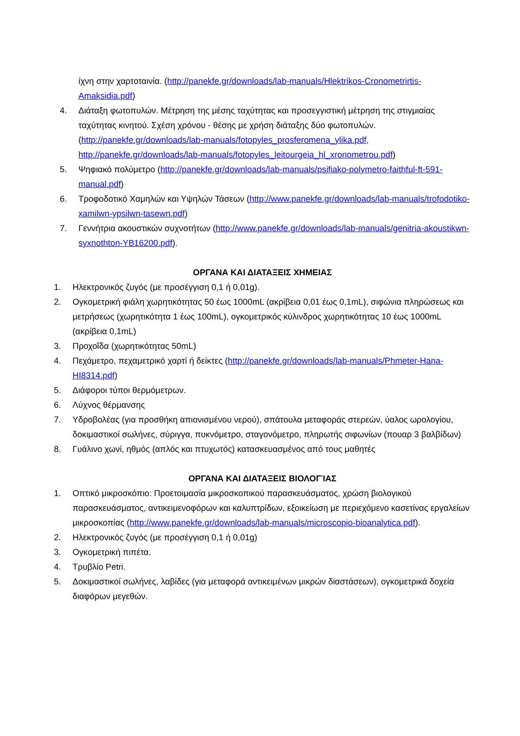ίχνη στην χαρτοταινία. (http://panekfe.gr/downloads/lab-manuals/Hlektrikos-Cronometrirtis-Amaksidia.pdf)
4. Διάταξη φωτοπυλών. Μέτρηση της μέσης ταχύτητας και προσεγγιστική μέτρηση της στιγμιαίας ταχύτητας κινητού. Σχέση χρόνου - θέσης με χρήση διάταξης δύο φωτοπυλών. (http://panekfe.gr/downloads/lab-manuals/fotopyles_prosferomena_ylika.pdf, http://panekfe.gr/downloads/lab-manuals/fotopyles_leitourgeia_hl_xronometrou.pdf)
5. Ψηφιακό πολύμετρο (http://panekfe.gr/downloads/lab-manuals/psifiako-polymetro-faithful-ft-591-manual.pdf)
6. Τροφοδοτικό Χαμηλών και Υψηλών Τάσεων (http://www.panekfe.gr/downloads/lab-manuals/trofodotiko-xamilwn-ypsilwn-tasewn.pdf)
7. Γεννήτρια ακουστικών συχνοτήτων (http://www.panekfe.gr/downloads/lab-manuals/genitria-akoustikwn-syxnothton-YB16200.pdf).
ΟΡΓΑΝΑ ΚΑΙ ΔΙΑΤΑΞΕΙΣ ΧΗΜΕΙΑΣ
1. Ηλεκτρονικός ζυγός (με προσέγγιση 0,1 ή 0,01g).
2. Ογκομετρική φιάλη χωρητικότητας 50 έως 1000mL (ακρίβεια 0,01 έως 0,1mL), σιφώνια πληρώσεως και μετρήσεως (χωρητικότητα 1 έως 100mL), ογκομετρικός κύλινδρος χωρητικότητας 10 έως 1000mL (ακρίβεια 0,1mL)
3. Προχοΐδα (χωρητικότητας 50mL)
4. Πεχάμετρο, πεχαμετρικό χαρτί ή δείκτες (http://panekfe.gr/downloads/lab-manuals/Phmeter-Hana-HI8314.pdf)
5. Διάφοροι τύποι θερμόμετρων.
6. Λύχνος θέρμανσης
7. Υδροβολέας (για προσθήκη απιονισμένου νερού), σπάτουλα μεταφοράς στερεών, ύαλος ωρολογίου, δοκιμαστικοί σωλήνες, σύριγγα, πυκνόμετρο, σταγονόμετρο, πληρωτής σιφωνίων (πουαρ 3 βαλβίδων)
8. Γυάλινο χωνί, ηθμός (απλός και πτυχωτός) κατασκευασμένος από τους μαθητές
ΟΡΓΑΝΑ ΚΑΙ ΔΙΑΤΑΞΕΙΣ ΒΙΟΛΟΓΊΑΣ
1. Οπτικό μικροσκόπιο: Προετοιμασία μικροσκοπικού παρασκευάσματος, χρώση βιολογικού παρασκευάσματος, αντικειμενοφόρων και καλυπτρίδων, εξοικείωση με περιεχόμενο κασετίνας εργαλείων μικροσκοπίας (http://www.panekfe.gr/downloads/lab-manuals/microscopio-bioanalytica.pdf).
2. Ηλεκτρονικός ζυγός (με προσέγγιση 0,1 ή 0,01g)
3. Ογκομετρική πιπέτα.
4. Τρυβλίο Petri.
5. Δοκιμαστικοί σωλήνες, λαβίδες (για μεταφορά αντικειμένων μικρών διαστάσεων), ογκομετρικά δοχεία διαφόρων μεγεθών.